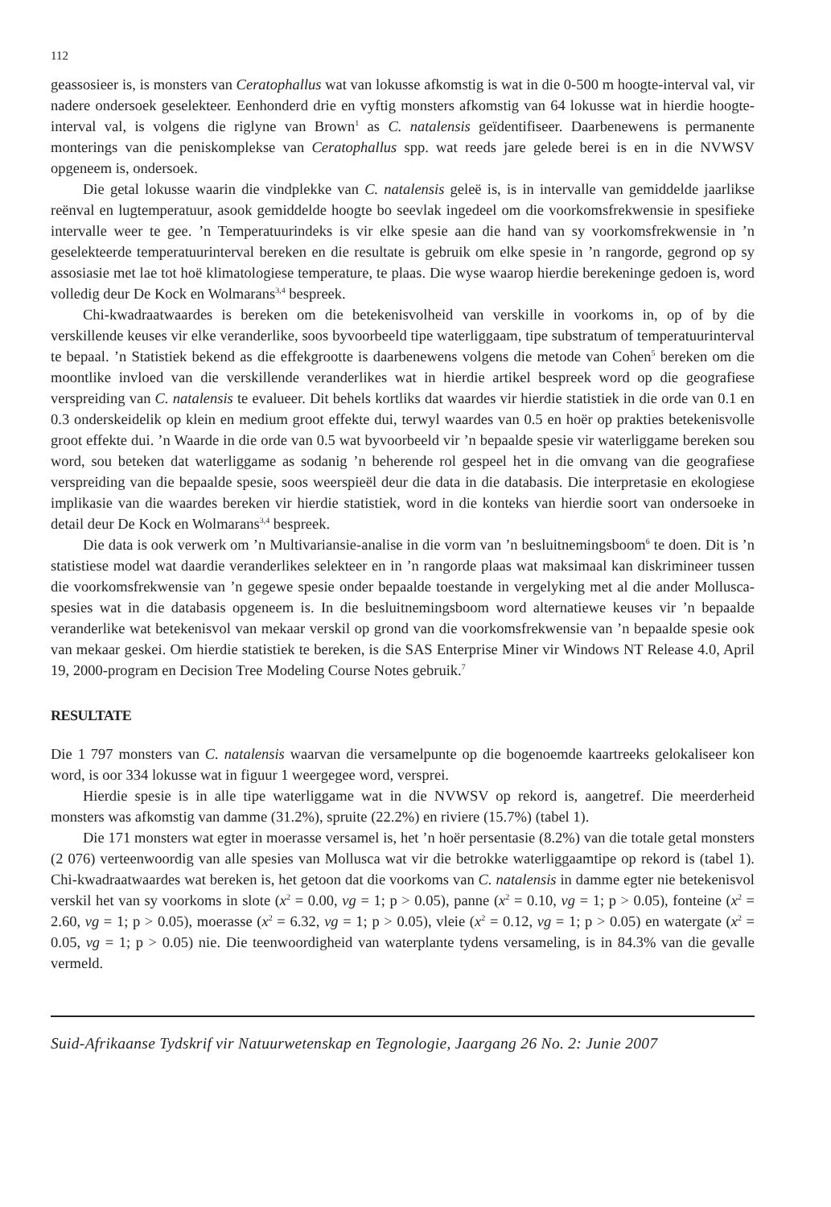112
geassosieer is, is monsters van Ceratophallus wat van lokusse afkomstig is wat in die 0-500 m hoogte-interval val, vir nadere ondersoek geselekteer. Eenhonderd drie en vyftig monsters afkomstig van 64 lokusse wat in hierdie hoogte-interval val, is volgens die riglyne van Brown<sup>1</sup> as C. natalensis geïdentifiseer. Daarbenewens is permanente monterings van die peniskomplekse van Ceratophallus spp. wat reeds jare gelede berei is en in die NVWSV opgeneem is, ondersoek.
Die getal lokusse waarin die vindplekke van C. natalensis geleë is, is in intervalle van gemiddelde jaarlikse reënval en lugtemperatuur, asook gemiddelde hoogte bo seevlak ingedeel om die voorkomsfrekwensie in spesifieke intervalle weer te gee. ’n Temperatuurindeks is vir elke spesie aan die hand van sy voorkomsfrekwensie in ’n geselekteerde temperatuurinterval bereken en die resultate is gebruik om elke spesie in ’n rangorde, gegrond op sy assosiasie met lae tot hoë klimatologiese temperature, te plaas. Die wyse waarop hierdie berekeninge gedoen is, word volledig deur De Kock en Wolmarans<sup>3,4</sup> bespreek.
Chi-kwadraatwaardes is bereken om die betekenisvolheid van verskille in voorkoms in, op of by die verskillende keuses vir elke veranderlike, soos byvoorbeeld tipe waterliggaam, tipe substratum of temperatuurinterval te bepaal. ’n Statistiek bekend as die effekgrootte is daarbenewens volgens die metode van Cohen<sup>5</sup> bereken om die moontlike invloed van die verskillende veranderlikes wat in hierdie artikel bespreek word op die geografiese verspreiding van C. natalensis te evalueer. Dit behels kortliks dat waardes vir hierdie statistiek in die orde van 0.1 en 0.3 onderskeidelik op klein en medium groot effekte dui, terwyl waardes van 0.5 en hoër op prakties betekenisvolle groot effekte dui. ’n Waarde in die orde van 0.5 wat byvoorbeeld vir ’n bepaalde spesie vir waterliggame bereken sou word, sou beteken dat waterliggame as sodanig ’n beherende rol gespeel het in die omvang van die geografiese verspreiding van die bepaalde spesie, soos weerspieël deur die data in die databasis. Die interpretasie en ekologiese implikasie van die waardes bereken vir hierdie statistiek, word in die konteks van hierdie soort van ondersoeke in detail deur De Kock en Wolmarans<sup>3,4</sup> bespreek.
Die data is ook verwerk om ’n Multivariansie-analise in die vorm van ’n besluitnemingsboom<sup>6</sup> te doen. Dit is ’n statistiese model wat daardie veranderlikes selekteer en in ’n rangorde plaas wat maksimaal kan diskrimineer tussen die voorkomsfrekwensie van ’n gegewe spesie onder bepaalde toestande in vergelyking met al die ander Mollusca-spesies wat in die databasis opgeneem is. In die besluitnemingsboom word alternatiewe keuses vir ’n bepaalde veranderlike wat betekenisvol van mekaar verskil op grond van die voorkomsfrekwensie van ’n bepaalde spesie ook van mekaar geskei. Om hierdie statistiek te bereken, is die SAS Enterprise Miner vir Windows NT Release 4.0, April 19, 2000-program en Decision Tree Modeling Course Notes gebruik.<sup>7</sup>
RESULTATE
Die 1 797 monsters van C. natalensis waarvan die versamelpunte op die bogenoemde kaartreeks gelokaliseer kon word, is oor 334 lokusse wat in figuur 1 weergegee word, versprei.
Hierdie spesie is in alle tipe waterliggame wat in die NVWSV op rekord is, aangetref. Die meerderheid monsters was afkomstig van damme (31.2%), spruite (22.2%) en riviere (15.7%) (tabel 1).
Die 171 monsters wat egter in moerasse versamel is, het ’n hoër persentasie (8.2%) van die totale getal monsters (2 076) verteenwoordig van alle spesies van Mollusca wat vir die betrokke waterliggaamtipe op rekord is (tabel 1). Chi-kwadraatwaardes wat bereken is, het getoon dat die voorkoms van C. natalensis in damme egter nie betekenisvol verskil het van sy voorkoms in slote (x<sup>2</sup> = 0.00, vg = 1; p > 0.05), panne (x<sup>2</sup> = 0.10, vg = 1; p > 0.05), fonteine (x<sup>2</sup> = 2.60, vg = 1; p > 0.05), moerasse (x<sup>2</sup> = 6.32, vg = 1; p > 0.05), vleie (x<sup>2</sup> = 0.12, vg = 1; p > 0.05) en watergate (x<sup>2</sup> = 0.05, vg = 1; p > 0.05) nie. Die teenwoordigheid van waterplante tydens versameling, is in 84.3% van die gevalle vermeld.
Suid-Afrikaanse Tydskrif vir Natuurwetenskap en Tegnologie, Jaargang 26 No. 2: Junie 2007